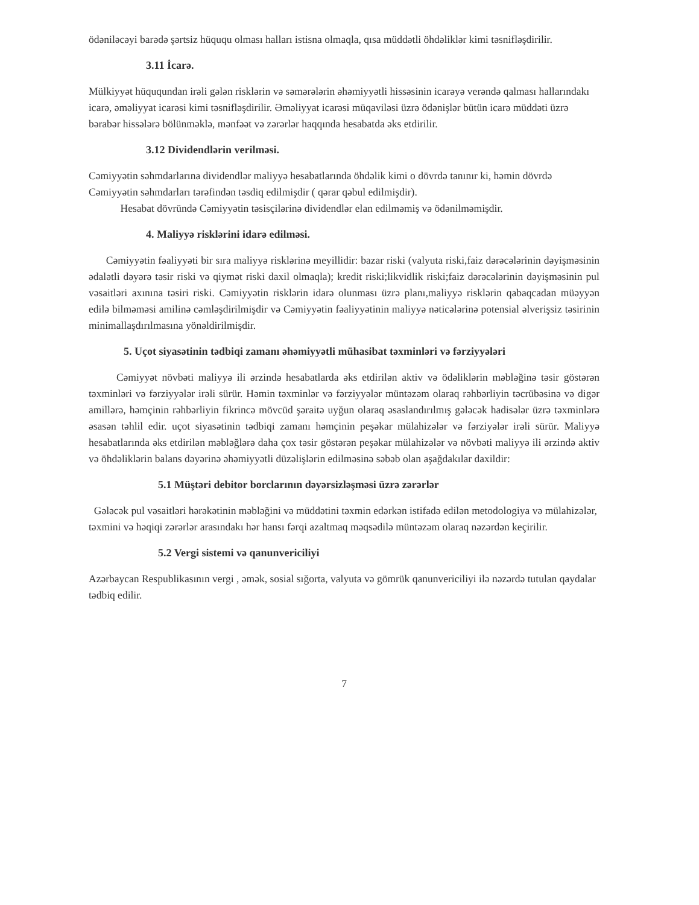ödəniləcəyi barədə şərtsiz hüququ olması halları istisna olmaqla, qısa müddətli öhdəliklər kimi təsnifləşdirilir.
3.11 İcarə.
Mülkiyyət hüququndan irəli gələn risklərin və səmərələrin əhəmiyyətli hissəsinin icarəyə verəndə qalması hallarındakı icarə, əməliyyat icarəsi kimi təsnifləşdirilir. Əməliyyat icarəsi müqaviləsi üzrə ödənişlər bütün icarə müddəti üzrə bərabər hissələrə bölünməklə, mənfəət və zərərlər haqqında hesabatda əks etdirilir.
3.12 Dividendlərin verilməsi.
Cəmiyyətin səhmdarlarına dividendlər maliyyə hesabatlarında öhdəlik kimi o dövrdə tanınır ki, həmin dövrdə Cəmiyyətin səhmdarları tərəfindən təsdiq edilmişdir ( qərar qəbul edilmişdir).
Hesabat dövründə Cəmiyyətin təsisçilərinə dividendlər elan edilməmiş və ödənilməmişdir.
4. Maliyyə risklərini idarə edilməsi.
Cəmiyyətin fəaliyyəti bir sıra maliyyə risklərinə meyillidir: bazar riski (valyuta riski,faiz dərəcələrinin dəyişməsinin ədalətli dəyərə təsir riski və qiymət riski daxil olmaqla); kredit riski;likvidlik riski;faiz dərəcələrinin dəyişməsinin pul vəsaitləri axınına təsiri riski. Cəmiyyətin risklərin idarə olunması üzrə planı,maliyyə risklərin qabaqcadan müəyyən edilə bilməməsi amilinə cəmləşdirilmişdir və Cəmiyyətin fəaliyyətinin maliyyə nəticələrinə potensial əlverişsiz təsirinin minimallaşdırılmasına yönəldirilmişdir.
5. Uçot siyasətinin tədbiqi zamanı əhəmiyyətli mühasibat təxminləri və fərziyyələri
Cəmiyyət növbəti maliyyə ili ərzində hesabatlarda əks etdirilən aktiv və ödəliklərin məbləğinə təsir göstərən təxminləri və fərziyyələr irəli sürür. Həmin təxminlər və fərziyyələr müntəzəm olaraq rəhbərliyin təcrübəsinə və digər amillərə, həmçinin rəhbərliyin fikrincə mövcüd şəraitə uyğun olaraq əsaslandırılmış gələcək hadisələr üzrə təxminlərə əsasən təhlil edir. uçot siyasətinin tədbiqi zamanı həmçinin peşəkar mülahizələr və fərziyələr irəli sürür. Maliyyə hesabatlarında əks etdirilən məbləğlərə daha çox təsir göstərən peşəkar mülahizələr və növbəti maliyyə ili ərzində aktiv və öhdəliklərin balans dəyərinə əhəmiyyətli düzəlişlərin edilməsinə səbəb olan aşağdakılar daxildir:
5.1 Müştəri debitor borclarının dəyərsizləşməsi üzrə zərərlər
Gələcək pul vəsaitləri hərəkətinin məbləğini və müddətini təxmin edərkən istifadə edilən metodologiya və mülahizələr, təxmini və həqiqi zərərlər arasındakı hər hansı fərqi azaltmaq məqsədilə müntəzəm olaraq nəzərdən keçirilir.
5.2 Vergi sistemi və qanunvericiliyi
Azərbaycan Respublikasının vergi , əmək, sosial sığorta, valyuta və gömrük qanunvericiliyi ilə nəzərdə tutulan qaydalar tədbiq edilir.
7